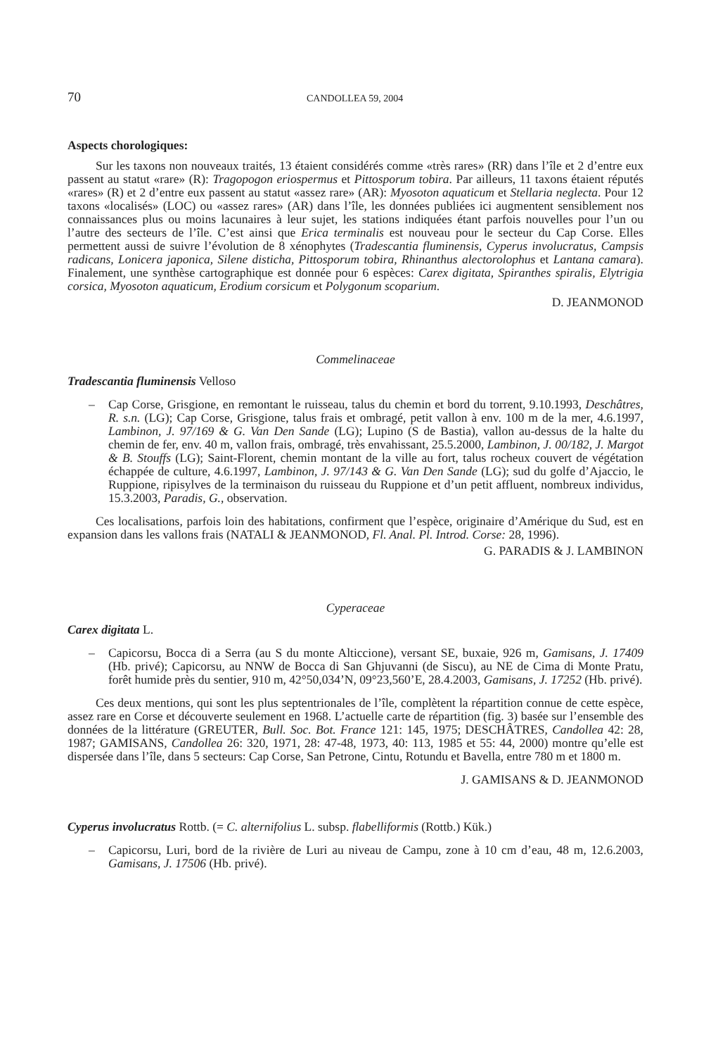70 CANDOLLEA 59, 2004
Aspects chorologiques:
Sur les taxons non nouveaux traités, 13 étaient considérés comme «très rares» (RR) dans l’île et 2 d’entre eux passent au statut «rare» (R): Tragopogon eriospermus et Pittosporum tobira. Par ailleurs, 11 taxons étaient réputés «rares» (R) et 2 d’entre eux passent au statut «assez rare» (AR): Myosoton aquaticum et Stellaria neglecta. Pour 12 taxons «localisés» (LOC) ou «assez rares» (AR) dans l’île, les données publiées ici augmentent sensiblement nos connaissances plus ou moins lacunaires à leur sujet, les stations indiquées étant parfois nouvelles pour l’un ou l’autre des secteurs de l’île. C’est ainsi que Erica terminalis est nouveau pour le secteur du Cap Corse. Elles permettent aussi de suivre l’évolution de 8 xénophytes (Tradescantia fluminensis, Cyperus involucratus, Campsis radicans, Lonicera japonica, Silene disticha, Pittosporum tobira, Rhinanthus alectorolophus et Lantana camara). Finalement, une synthèse cartographique est donnée pour 6 espèces: Carex digitata, Spiranthes spiralis, Elytrigia corsica, Myosoton aquaticum, Erodium corsicum et Polygonum scoparium.
D. JEANMONOD
Commelinaceae
Tradescantia fluminensis Velloso
– Cap Corse, Grisgione, en remontant le ruisseau, talus du chemin et bord du torrent, 9.10.1993, Deschâtres, R. s.n. (LG); Cap Corse, Grisgione, talus frais et ombragé, petit vallon à env. 100 m de la mer, 4.6.1997, Lambinon, J. 97/169 & G. Van Den Sande (LG); Lupino (S de Bastia), vallon au-dessus de la halte du chemin de fer, env. 40 m, vallon frais, ombragé, très envahissant, 25.5.2000, Lambinon, J. 00/182, J. Margot & B. Stouffs (LG); Saint-Florent, chemin montant de la ville au fort, talus rocheux couvert de végétation échappée de culture, 4.6.1997, Lambinon, J. 97/143 & G. Van Den Sande (LG); sud du golfe d’Ajaccio, le Ruppione, ripisylves de la terminaison du ruisseau du Ruppione et d’un petit affluent, nombreux individus, 15.3.2003, Paradis, G., observation.
Ces localisations, parfois loin des habitations, confirment que l’espèce, originaire d’Amérique du Sud, est en expansion dans les vallons frais (NATALI & JEANMONOD, Fl. Anal. Pl. Introd. Corse: 28, 1996).
G. PARADIS & J. LAMBINON
Cyperaceae
Carex digitata L.
– Capicorsu, Bocca di a Serra (au S du monte Alticcione), versant SE, buxaie, 926 m, Gamisans, J. 17409 (Hb. privé); Capicorsu, au NNW de Bocca di San Ghjuvanni (de Siscu), au NE de Cima di Monte Pratu, forêt humide près du sentier, 910 m, 42°50,034’N, 09°23,560’E, 28.4.2003, Gamisans, J. 17252 (Hb. privé).
Ces deux mentions, qui sont les plus septentrionales de l’île, complètent la répartition connue de cette espèce, assez rare en Corse et découverte seulement en 1968. L’actuelle carte de répartition (fig. 3) basée sur l’ensemble des données de la littérature (GREUTER, Bull. Soc. Bot. France 121: 145, 1975; DESCHÂTRES, Candollea 42: 28, 1987; GAMISANS, Candollea 26: 320, 1971, 28: 47-48, 1973, 40: 113, 1985 et 55: 44, 2000) montre qu’elle est dispersée dans l’île, dans 5 secteurs: Cap Corse, San Petrone, Cintu, Rotundu et Bavella, entre 780 m et 1800 m.
J. GAMISANS & D. JEANMONOD
Cyperus involucratus Rottb. (= C. alternifolius L. subsp. flabelliformis (Rottb.) Kük.)
– Capicorsu, Luri, bord de la rivière de Luri au niveau de Campu, zone à 10 cm d’eau, 48 m, 12.6.2003, Gamisans, J. 17506 (Hb. privé).